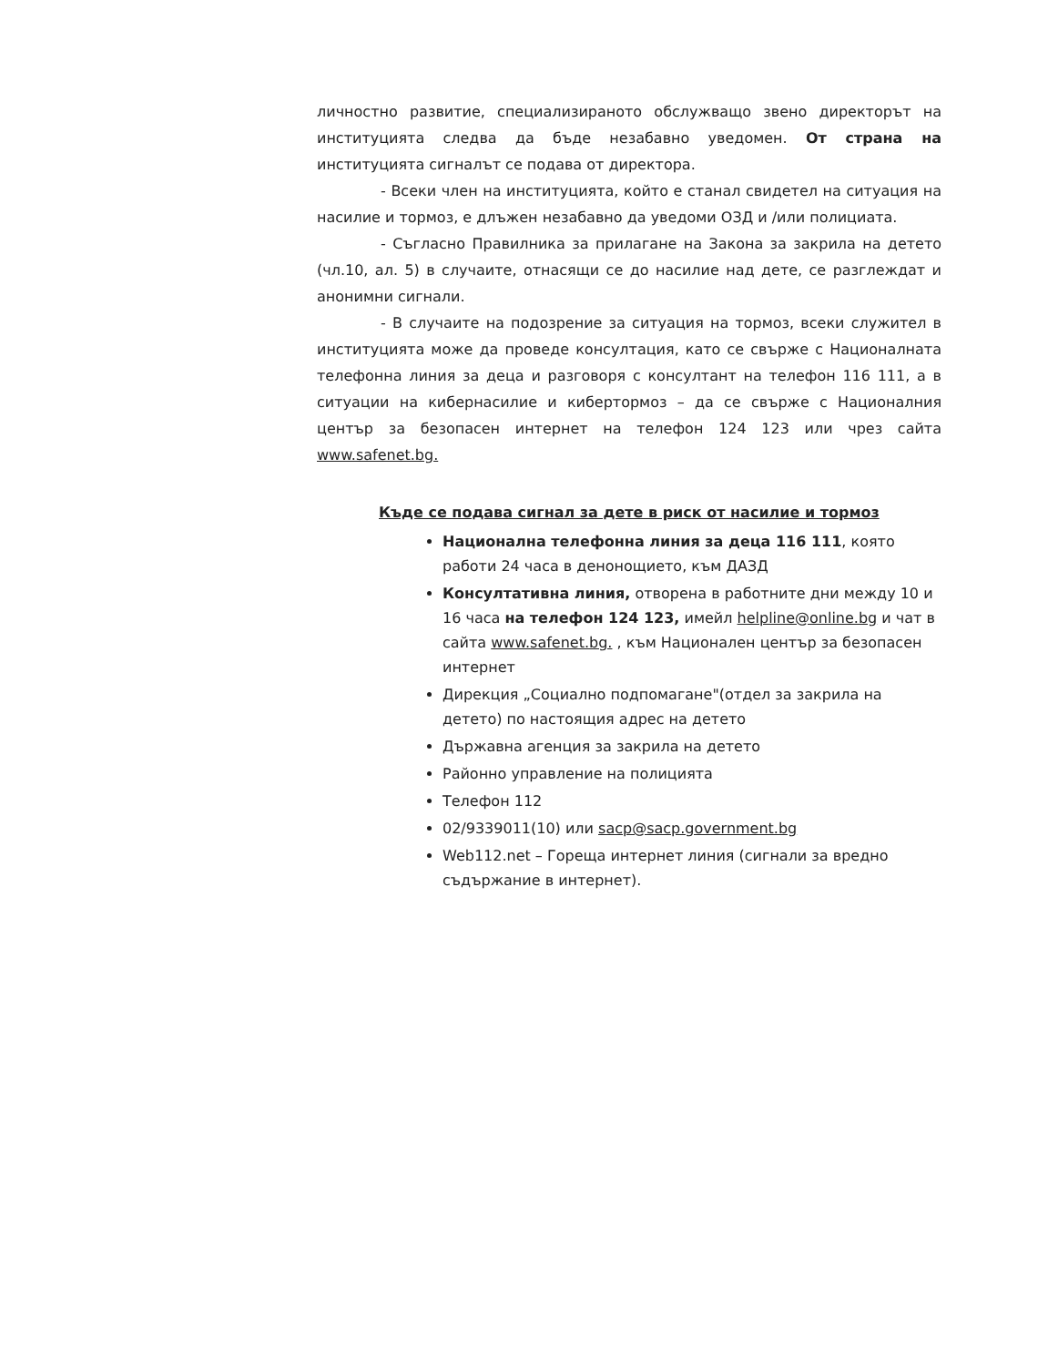личностно развитие, специализираното обслужващо звено директорът на институцията следва да бъде незабавно уведомен. От страна на институцията сигналът се подава от директора.
- Всеки член на институцията, който е станал свидетел на ситуация на насилие и тормоз, е длъжен незабавно да уведоми ОЗД и /или полициата.
- Съгласно Правилника за прилагане на Закона за закрила на детето (чл.10, ал. 5) в случаите, отнасящи се до насилие над дете, се разглеждат и анонимни сигнали.
- В случаите на подозрение за ситуация на тормоз, всеки служител в институцията може да проведе консултация, като се свърже с Националната телефонна линия за деца и разговоря с консултант на телефон 116 111, а в ситуации на кибернасилие и кибертормоз – да се свърже с Националния център за безопасен интернет на телефон 124 123 или чрез сайта www.safenet.bg.
Къде се подава сигнал за дете в риск от насилие и тормоз
Национална телефонна линия за деца 116 111, която работи 24 часа в денонощието, към ДАЗД
Консултативна линия, отворена в работните дни между 10 и 16 часа на телефон 124 123, имейл helpline@online.bg и чат в сайта www.safenet.bg. , към Национален център за безопасен интернет
Дирекция „Социално подпомагане"(отдел за закрила на детето) по настоящия адрес на детето
Държавна агенция за закрила на детето
Районно управление на полицията
Телефон 112
02/9339011(10) или sacp@sacp.government.bg
Web112.net – Гореща интернет линия (сигнали за вредно съдържание в интернет).